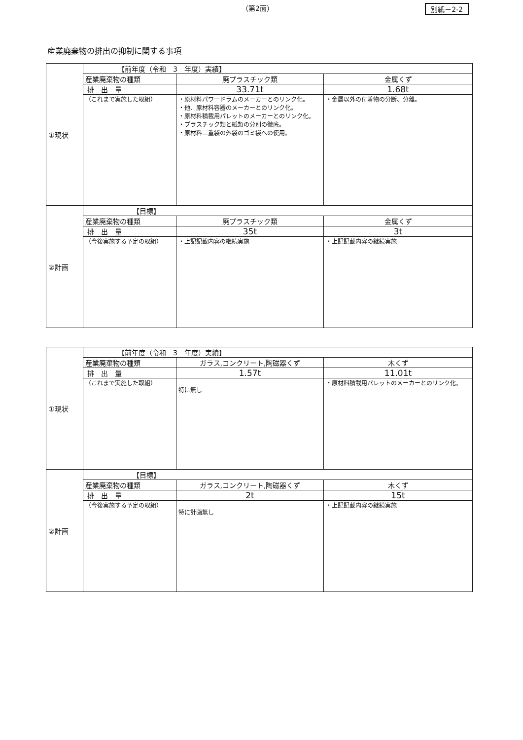（第2面） 別紙－2-2
産業廃棄物の排出の抑制に関する事項
| ①現状 | 【前年度（令和 3 年度）実績】 | | |
| | 産業廃棄物の種類 | 廃プラスチック類 | 金属くず |
| | 排 出 量 | 33.71t | 1.68t |
| | （これまで実施した取組） | ・原材料パワードラムのメーカーとのリンク化。 ・他、原材料容器のメーカーとのリンク化。 ・原材料積載用パレットのメーカーとのリンク化。 ・プラスチック類と紙類の分別の徹底。 ・原材料二重袋の外袋のゴミ袋への使用。 | ・金属以外の付着物の分断、分離。 |
| ②計画 | 【目標】 | | |
| | 産業廃棄物の種類 | 廃プラスチック類 | 金属くず |
| | 排 出 量 | 35t | 3t |
| | （今後実施する予定の取組） | ・上記記載内容の継続実施 | ・上記記載内容の継続実施 |
| ①現状 | 【前年度（令和 3 年度）実績】 | | |
| | 産業廃棄物の種類 | ガラス,コンクリート,陶磁器くず | 木くず |
| | 排 出 量 | 1.57t | 11.01t |
| | （これまで実施した取組） | 特に無し | ・原材料積載用パレットのメーカーとのリンク化。 |
| ②計画 | 【目標】 | | |
| | 産業廃棄物の種類 | ガラス,コンクリート,陶磁器くず | 木くず |
| | 排 出 量 | 2t | 15t |
| | （今後実施する予定の取組） | 特に計画無し | ・上記記載内容の継続実施 |